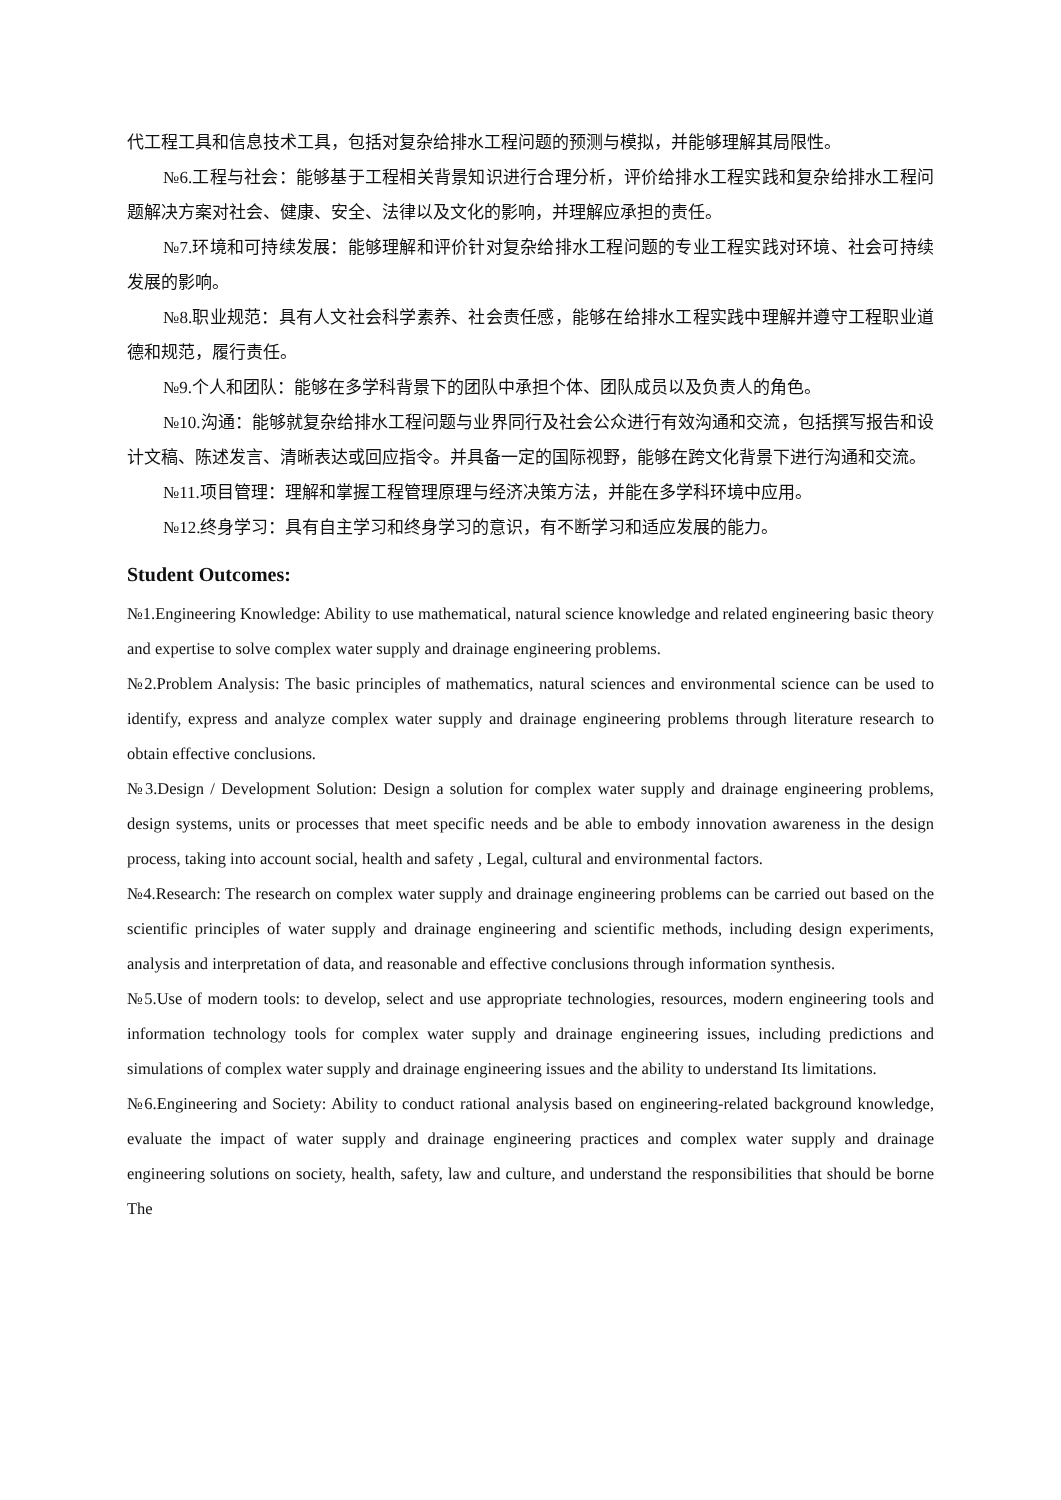代工程工具和信息技术工具，包括对复杂给排水工程问题的预测与模拟，并能够理解其局限性。
№6.工程与社会：能够基于工程相关背景知识进行合理分析，评价给排水工程实践和复杂给排水工程问题解决方案对社会、健康、安全、法律以及文化的影响，并理解应承担的责任。
№7.环境和可持续发展：能够理解和评价针对复杂给排水工程问题的专业工程实践对环境、社会可持续发展的影响。
№8.职业规范：具有人文社会科学素养、社会责任感，能够在给排水工程实践中理解并遵守工程职业道德和规范，履行责任。
№9.个人和团队：能够在多学科背景下的团队中承担个体、团队成员以及负责人的角色。
№10.沟通：能够就复杂给排水工程问题与业界同行及社会公众进行有效沟通和交流，包括撰写报告和设计文稿、陈述发言、清晰表达或回应指令。并具备一定的国际视野，能够在跨文化背景下进行沟通和交流。
№11.项目管理：理解和掌握工程管理原理与经济决策方法，并能在多学科环境中应用。
№12.终身学习：具有自主学习和终身学习的意识，有不断学习和适应发展的能力。
Student Outcomes:
№1.Engineering Knowledge: Ability to use mathematical, natural science knowledge and related engineering basic theory and expertise to solve complex water supply and drainage engineering problems.
№2.Problem Analysis: The basic principles of mathematics, natural sciences and environmental science can be used to identify, express and analyze complex water supply and drainage engineering problems through literature research to obtain effective conclusions.
№3.Design / Development Solution: Design a solution for complex water supply and drainage engineering problems, design systems, units or processes that meet specific needs and be able to embody innovation awareness in the design process, taking into account social, health and safety , Legal, cultural and environmental factors.
№4.Research: The research on complex water supply and drainage engineering problems can be carried out based on the scientific principles of water supply and drainage engineering and scientific methods, including design experiments, analysis and interpretation of data, and reasonable and effective conclusions through information synthesis.
№5.Use of modern tools: to develop, select and use appropriate technologies, resources, modern engineering tools and information technology tools for complex water supply and drainage engineering issues, including predictions and simulations of complex water supply and drainage engineering issues and the ability to understand Its limitations.
№6.Engineering and Society: Ability to conduct rational analysis based on engineering-related background knowledge, evaluate the impact of water supply and drainage engineering practices and complex water supply and drainage engineering solutions on society, health, safety, law and culture, and understand the responsibilities that should be borne The